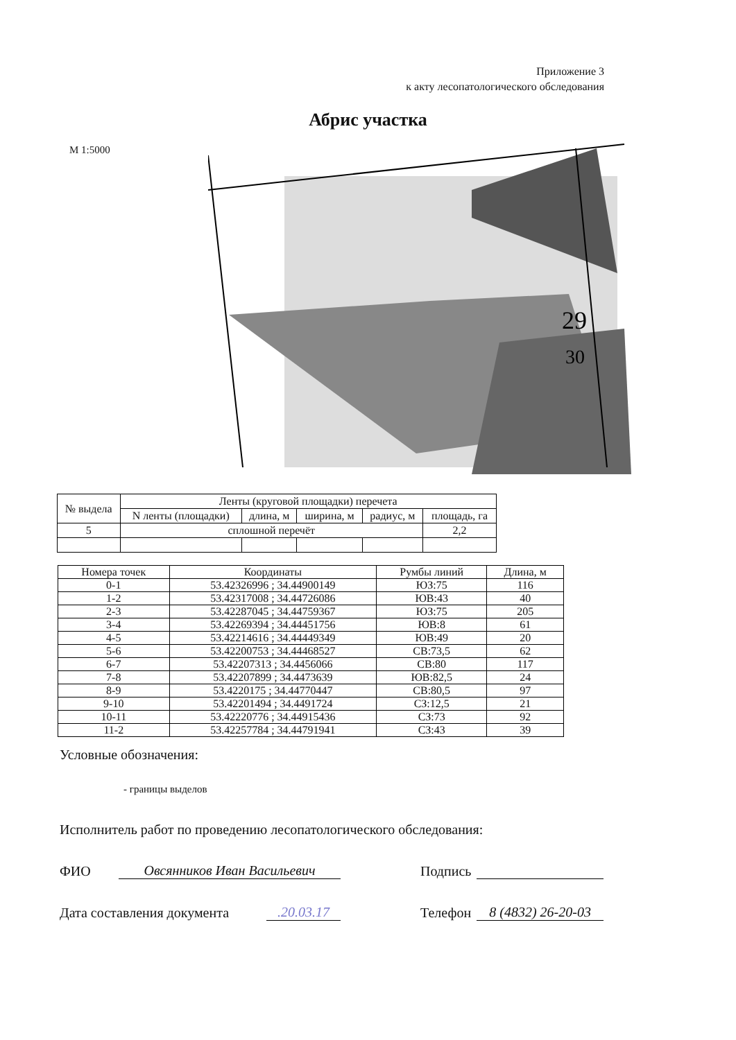Приложение 3
к акту лесопатологического обследования
Абрис участка
М 1:5000
29
30
| № выдела | Ленты (круговой площадки) перечета | | | | |
| --- | --- | --- | --- | --- | --- |
| | N ленты (площадки) | длина, м | ширина, м | радиус, м | площадь, га |
| 5 | сплошной перечёт | | | | 2,2 |
| Номера точек | Координаты | Румбы линий | Длина, м |
| --- | --- | --- | --- |
| 0-1 | 53.42326996 ; 34.44900149 | ЮЗ:75 | 116 |
| 1-2 | 53.42317008 ; 34.44726086 | ЮВ:43 | 40 |
| 2-3 | 53.42287045 ; 34.44759367 | ЮЗ:75 | 205 |
| 3-4 | 53.42269394 ; 34.44451756 | ЮВ:8 | 61 |
| 4-5 | 53.42214616 ; 34.44449349 | ЮВ:49 | 20 |
| 5-6 | 53.42200753 ; 34.44468527 | СВ:73,5 | 62 |
| 6-7 | 53.42207313 ; 34.4456066 | СВ:80 | 117 |
| 7-8 | 53.42207899 ; 34.4473639 | ЮВ:82,5 | 24 |
| 8-9 | 53.4220175 ; 34.44770447 | СВ:80,5 | 97 |
| 9-10 | 53.42201494 ; 34.4491724 | СЗ:12,5 | 21 |
| 10-11 | 53.42220776 ; 34.44915436 | СЗ:73 | 92 |
| 11-2 | 53.42257784 ; 34.44791941 | СЗ:43 | 39 |
Условные обозначения:
- границы выделов
Исполнитель работ по проведению лесопатологического обследования:
ФИО Овсянников Иван Васильевич Подпись
Дата составления документа.20.03.17 Телефон 8 (4832) 26-20-03